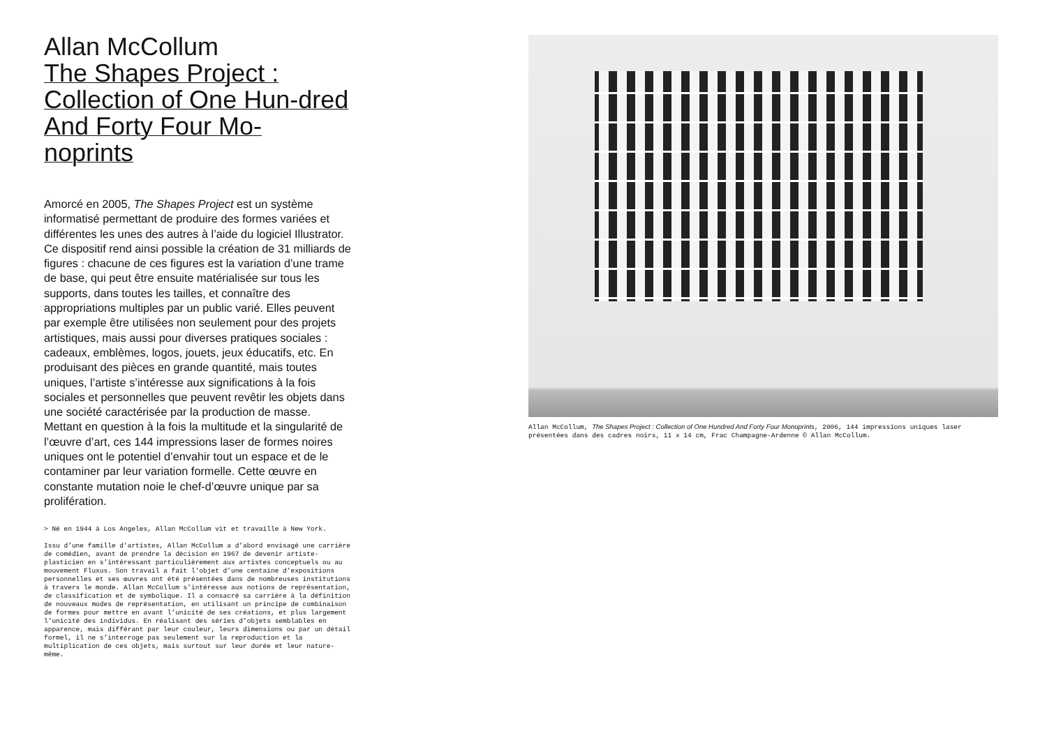Allan McCollum
The Shapes Project : Collection of One Hun-dred And Forty Four Mo-noprints
Amorcé en 2005, The Shapes Project est un système informatisé permettant de produire des formes variées et différentes les unes des autres à l’aide du logiciel Illustrator. Ce dispositif rend ainsi possible la création de 31 milliards de figures : chacune de ces figures est la variation d’une trame de base, qui peut être ensuite matérialisée sur tous les supports, dans toutes les tailles, et connaître des appropriations multiples par un public varié. Elles peuvent par exemple être utilisées non seulement pour des projets artistiques, mais aussi pour diverses pratiques sociales : cadeaux, emblèmes, logos, jouets, jeux éducatifs, etc. En produisant des pièces en grande quantité, mais toutes uniques, l’artiste s’intéresse aux significations à la fois sociales et personnelles que peuvent revêtir les objets dans une société caractérisée par la production de masse. Mettant en question à la fois la multitude et la singularité de l’œuvre d’art, ces 144 impressions laser de formes noires uniques ont le potentiel d’envahir tout un espace et de le contaminer par leur variation formelle. Cette œuvre en constante mutation noie le chef-d’œuvre unique par sa prolifération.
> Né en 1944 à Los Angeles, Allan McCollum vit et travaille à New York.
Issu d’une famille d’artistes, Allan McCollum a d’abord envisagé une carrière de comédien, avant de prendre la décision en 1967 de devenir artiste-plasticien en s’intéressant particulièrement aux artistes conceptuels ou au mouvement Fluxus. Son travail a fait l’objet d’une centaine d’expositions personnelles et ses œuvres ont été présentées dans de nombreuses institutions à travers le monde. Allan McCollum s’intéresse aux notions de représentation, de classification et de symbolique. Il a consacré sa carrière à la définition de nouveaux modes de représentation, en utilisant un principe de combinaison de formes pour mettre en avant l’unicité de ses créations, et plus largement l’unicité des individus. En réalisant des séries d’objets semblables en apparence, mais différant par leur couleur, leurs dimensions ou par un détail formel, il ne s’interroge pas seulement sur la reproduction et la multiplication de ces objets, mais surtout sur leur durée et leur nature-même.
Allan McCollum, The Shapes Project : Collection of One Hundred And Forty Four Monoprints, 2006, 144 impressions uniques laser présentées dans des cadres noirs, 11 x 14 cm, Frac Champagne-Ardenne © Allan McCollum.